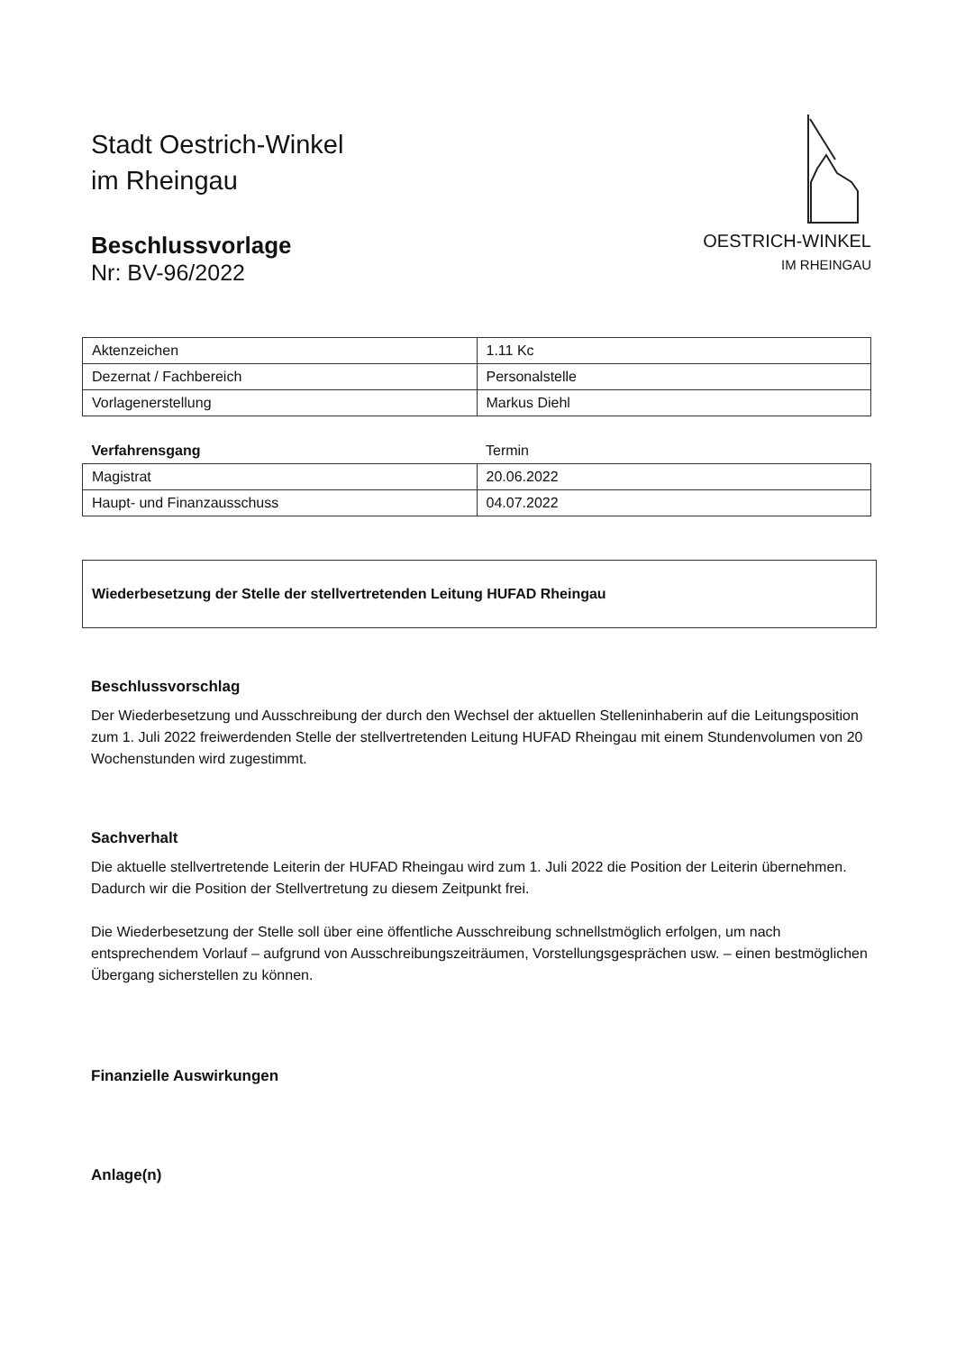Stadt Oestrich-Winkel
im Rheingau
Beschlussvorlage
Nr: BV-96/2022
OESTRICH-WINKEL
IM RHEINGAU
| Aktenzeichen | 1.11 Kc |
| Dezernat / Fachbereich | Personalstelle |
| Vorlagenerstellung | Markus Diehl |
| Verfahrensgang | Termin |
| Magistrat | 20.06.2022 |
| Haupt- und Finanzausschuss | 04.07.2022 |
Wiederbesetzung der Stelle der stellvertretenden Leitung HUFAD Rheingau
Beschlussvorschlag
Der Wiederbesetzung und Ausschreibung der durch den Wechsel der aktuellen Stelleninhaberin auf die Leitungsposition zum 1. Juli 2022 freiwerdenden Stelle der stellvertretenden Leitung HUFAD Rheingau mit einem Stundenvolumen von 20 Wochenstunden wird zugestimmt.
Sachverhalt
Die aktuelle stellvertretende Leiterin der HUFAD Rheingau wird zum 1. Juli 2022 die Position der Leiterin übernehmen. Dadurch wir die Position der Stellvertretung zu diesem Zeitpunkt frei.
Die Wiederbesetzung der Stelle soll über eine öffentliche Ausschreibung schnellstmöglich erfolgen, um nach entsprechendem Vorlauf – aufgrund von Ausschreibungszeiträumen, Vorstellungsgesprächen usw. – einen bestmöglichen Übergang sicherstellen zu können.
Finanzielle Auswirkungen
Anlage(n)